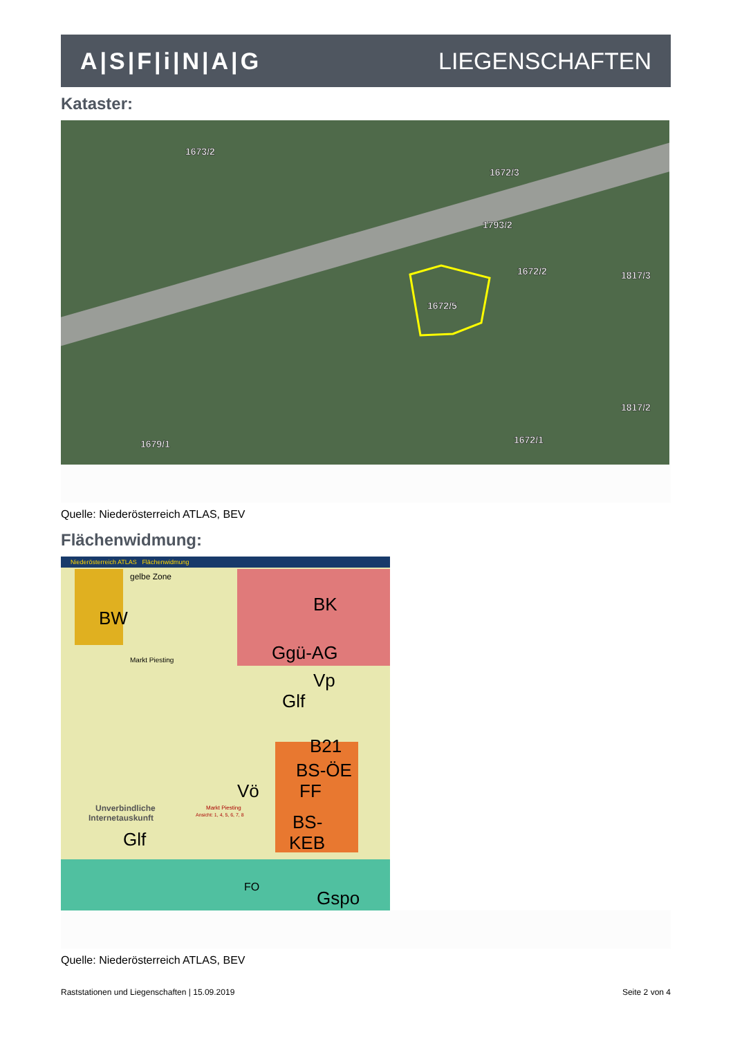A|S|F|i|N|A|G LIEGENSCHAFTEN
Kataster:
1673/2
1672/3
1793/2
1672/2
1817/3
1672/5
1817/2
1672/1
1679/1
Quelle: Niederösterreich ATLAS, BEV
Flächenwidmung:
Niederösterreich ATLAS Flächenwidmung
BW
BK
Ggü-AG
Vp
Glf
B21
BS-ÖE
FF
Vö
BS-
KEB
Glf
Gspo
FO
gelbe Zone
Markt Piesting
Unverbindliche
Internetauskunft
Markt Piesting
Ansicht: 1, 4, 5, 6, 7, 8
Quelle: Niederösterreich ATLAS, BEV
Raststationen und Liegenschaften | 15.09.2019 Seite 2 von 4